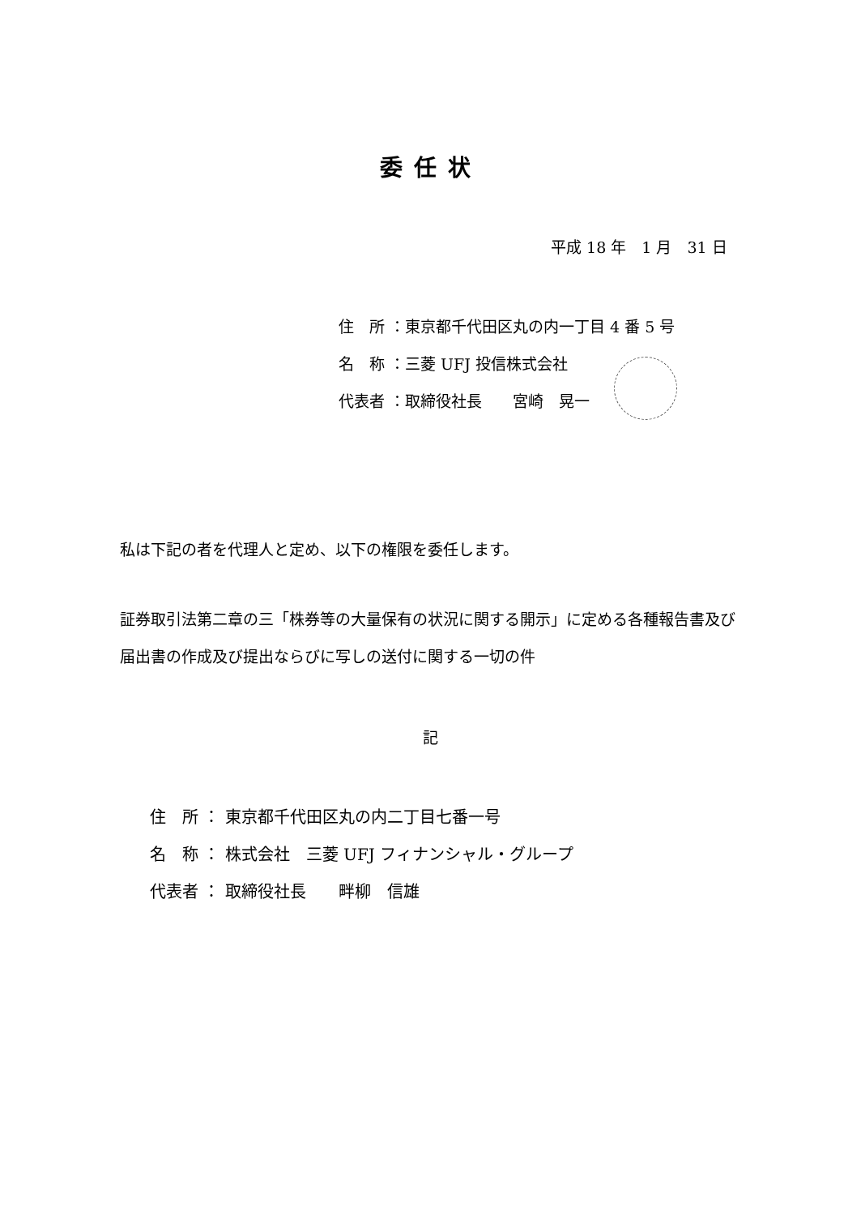委任状
平成 18 年　1 月　31 日
住　所 ：東京都千代田区丸の内一丁目 4 番 5 号
名　称 ：三菱 UFJ 投信株式会社
代表者 ：取締役社長　　宮崎　晃一
私は下記の者を代理人と定め、以下の権限を委任します。
証券取引法第二章の三「株券等の大量保有の状況に関する開示」に定める各種報告書及び届出書の作成及び提出ならびに写しの送付に関する一切の件
記
住　所 ： 東京都千代田区丸の内二丁目七番一号
名　称 ： 株式会社　三菱 UFJ フィナンシャル・グループ
代表者 ： 取締役社長　　畔柳　信雄